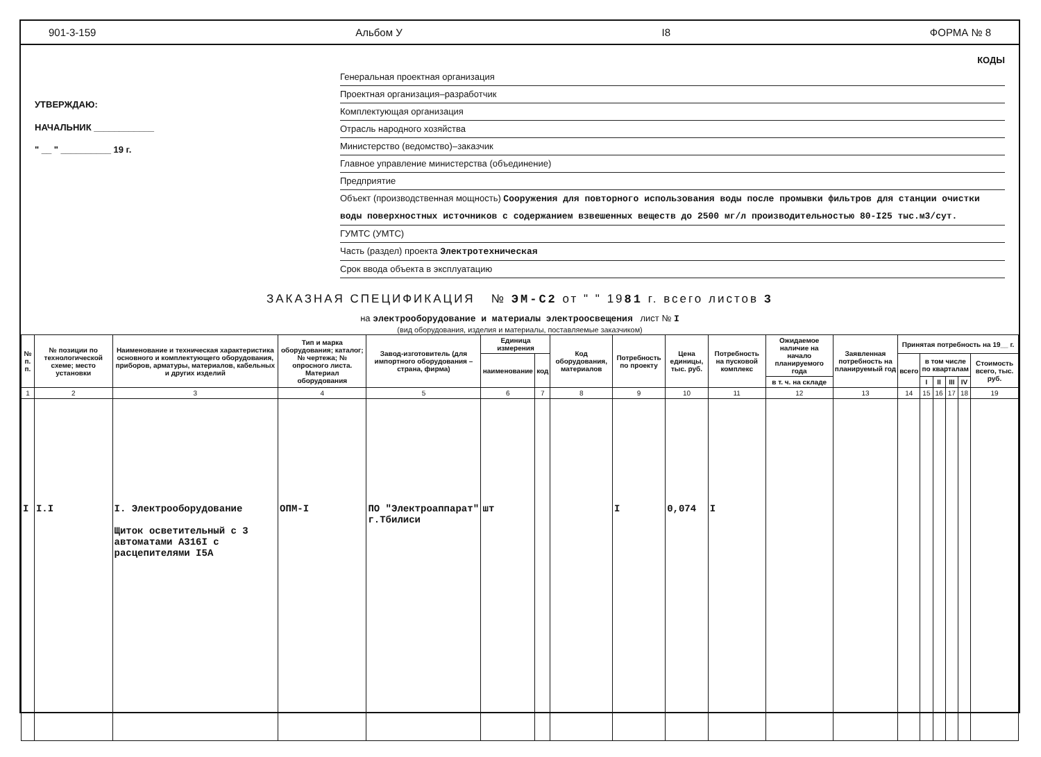901-3-159 Альбом У I8 ФОРМА № 8
УТВЕРЖДАЮ:
НАЧАЛЬНИК ____________
" __ " __________ 19 г.
КОДЫ
Генеральная проектная организация
Проектная организация–разработчик
Комплектующая организация
Отрасль народного хозяйства
Министерство (ведомство)–заказчик
Главное управление министерства (объединение)
Предприятие
Объект (производственная мощность) Сооружения для повторного использования воды после промывки фильтров для станции очистки воды поверхностных источников с содержанием взвешенных веществ до 2500 мг/л производительностью 80-I25 тыс.м3/сут.
ГУМТС (УМТС)
Часть (раздел) проекта Электротехническая
Срок ввода объекта в эксплуатацию
ЗАКАЗНАЯ СПЕЦИФИКАЦИЯ № ЭМ-С2 от " " 1981 г. всего листов 3
на электрооборудование и материалы электроосвещения лист № I
(вид оборудования, изделия и материалы, поставляемые заказчиком)
| № п. п. | № позиции по технологической схеме; место установки | Наименование и техническая характеристика основного и комплектующего оборудования, приборов, арматуры, материалов, кабельных и других изделий | Тип и марка оборудования; каталог; № чертежа; № опросного листа. Материал оборудования | Завод-изготовитель (для импортного оборудования – страна, фирма) | Единица измерения | | Код оборудования, материалов | Потребность по проекту | Цена единицы, тыс. руб. | Потребность на пусковой комплекс | Ожидаемое наличие на начало планируемого года | Заявленная потребность на планируемый год | Принятая потребность на 19__ г. | | | | | |
| --- | --- | --- | --- | --- | --- | --- | --- | --- | --- | --- | --- | --- | --- | --- | --- | --- | --- | --- |
| | | | | | наименование | код | | | | | | | всего | в том числе по кварталам | | | | Стоимость всего, тыс. руб. |
| | | | | | | | | | | | в т. ч. на складе | | | I | II | III | IV | |
| 1 | 2 | 3 | 4 | 5 | 6 | 7 | 8 | 9 | 10 | 11 | 12 | 13 | 14 | 15 | 16 | 17 | 18 | 19 |
| I | I.I | I. Электрооборудование Щиток осветительный с 3 автоматами А316I с расцепителями I5А | ОПМ-I | ПО "Электроаппарат" г.Тбилиси | шт | | | I | 0,074 | I | | | | | | | | |